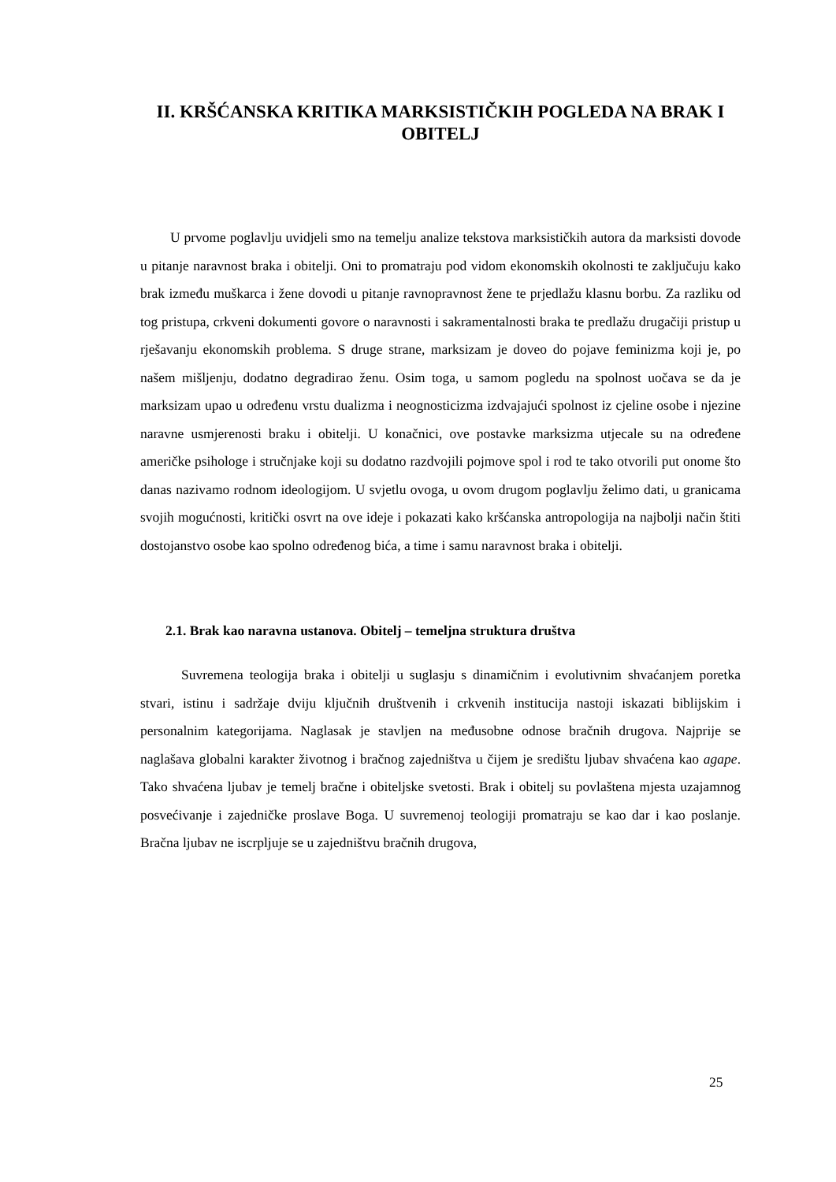II. KRŠĆANSKA KRITIKA MARKSISTIČKIH POGLEDA NA BRAK I OBITELJ
U prvome poglavlju uvidjeli smo na temelju analize tekstova marksističkih autora da marksisti dovode u pitanje naravnost braka i obitelji. Oni to promatraju pod vidom ekonomskih okolnosti te zaključuju kako brak između muškarca i žene dovodi u pitanje ravnopravnost žene te prjedlažu klasnu borbu. Za razliku od tog pristupa, crkveni dokumenti govore o naravnosti i sakramentalnosti braka te predlažu drugačiji pristup u rješavanju ekonomskih problema. S druge strane, marksizam je doveo do pojave feminizma koji je, po našem mišljenju, dodatno degradirao ženu. Osim toga, u samom pogledu na spolnost uočava se da je marksizam upao u određenu vrstu dualizma i neognosticizma izdvajajući spolnost iz cjeline osobe i njezine naravne usmjerenosti braku i obitelji. U konačnici, ove postavke marksizma utjecale su na određene američke psihologe i stručnjake koji su dodatno razdvojili pojmove spol i rod te tako otvorili put onome što danas nazivamo rodnom ideologijom. U svjetlu ovoga, u ovom drugom poglavlju želimo dati, u granicama svojih mogućnosti, kritički osvrt na ove ideje i pokazati kako kršćanska antropologija na najbolji način štiti dostojanstvo osobe kao spolno određenog bića, a time i samu naravnost braka i obitelji.
2.1. Brak kao naravna ustanova. Obitelj – temeljna struktura društva
Suvremena teologija braka i obitelji u suglasju s dinamičnim i evolutivnim shvaćanjem poretka stvari, istinu i sadržaje dviju ključnih društvenih i crkvenih institucija nastoji iskazati biblijskim i personalnim kategorijama. Naglasak je stavljen na međusobne odnose bračnih drugova. Najprije se naglašava globalni karakter životnog i bračnog zajedništva u čijem je središtu ljubav shvaćena kao agape. Tako shvaćena ljubav je temelj bračne i obiteljske svetosti. Brak i obitelj su povlaštena mjesta uzajamnog posvećivanje i zajedničke proslave Boga. U suvremenoj teologiji promatraju se kao dar i kao poslanje. Bračna ljubav ne iscrpljuje se u zajedništvu bračnih drugova,
25